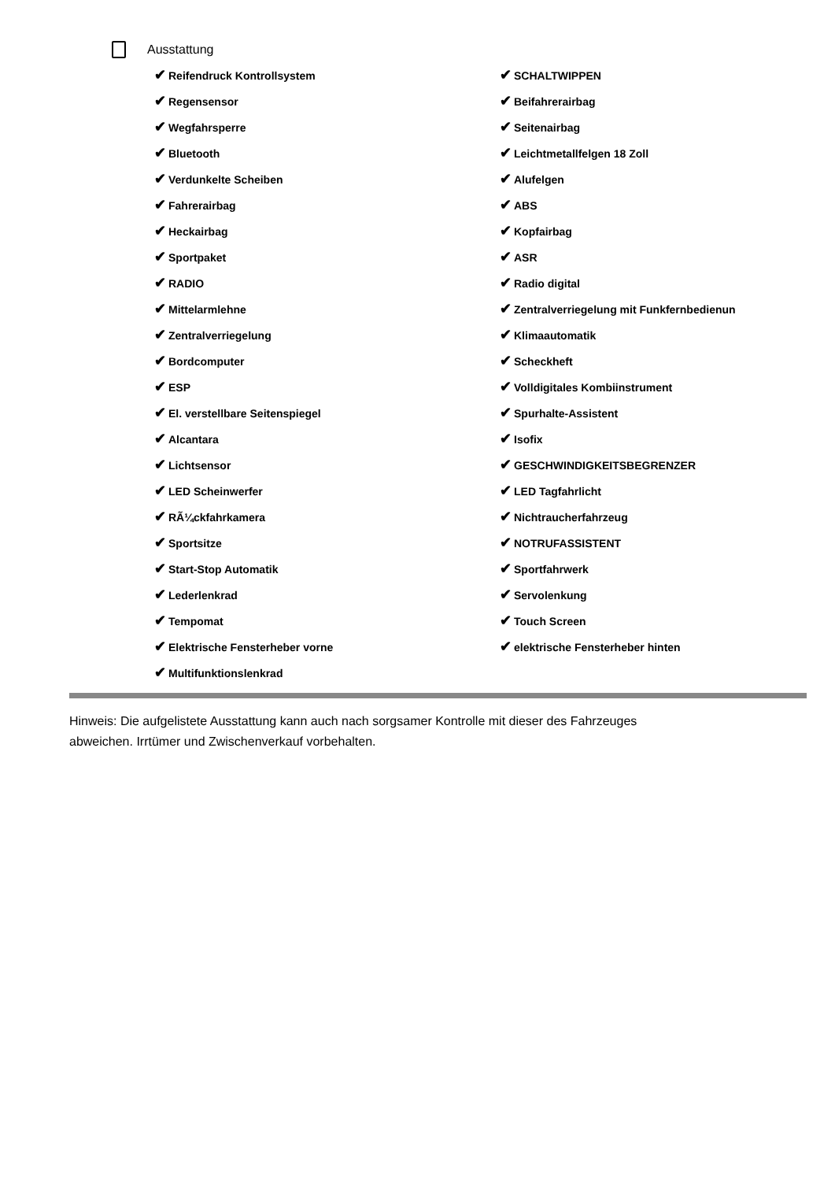Ausstattung
| ✔ Reifendruck Kontrollsystem | ✔ SCHALTWIPPEN |
| ✔ Regensensor | ✔ Beifahrerairbag |
| ✔ Wegfahrsperre | ✔ Seitenairbag |
| ✔ Bluetooth | ✔ Leichtmetallfelgen 18 Zoll |
| ✔ Verdunkelte Scheiben | ✔ Alufelgen |
| ✔ Fahrerairbag | ✔ ABS |
| ✔ Heckairbag | ✔ Kopfairbag |
| ✔ Sportpaket | ✔ ASR |
| ✔ RADIO | ✔ Radio digital |
| ✔ Mittelarmlehne | ✔ Zentralverriegelung mit Funkfernbedienun |
| ✔ Zentralverriegelung | ✔ Klimaautomatik |
| ✔ Bordcomputer | ✔ Scheckheft |
| ✔ ESP | ✔ Volldigitales Kombiinstrument |
| ✔ El. verstellbare Seitenspiegel | ✔ Spurhalte-Assistent |
| ✔ Alcantara | ✔ Isofix |
| ✔ Lichtsensor | ✔ GESCHWINDIGKEITSBEGRENZER |
| ✔ LED Scheinwerfer | ✔ LED Tagfahrlicht |
| ✔ RÃ¼ckfahrkamera | ✔ Nichtraucherfahrzeug |
| ✔ Sportsitze | ✔ NOTRUFASSISTENT |
| ✔ Start-Stop Automatik | ✔ Sportfahrwerk |
| ✔ Lederlenkrad | ✔ Servolenkung |
| ✔ Tempomat | ✔ Touch Screen |
| ✔ Elektrische Fensterheber vorne | ✔ elektrische Fensterheber hinten |
| ✔ Multifunktionslenkrad | |
Hinweis: Die aufgelistete Ausstattung kann auch nach sorgsamer Kontrolle mit dieser des Fahrzeuges abweichen. Irrtümer und Zwischenverkauf vorbehalten.